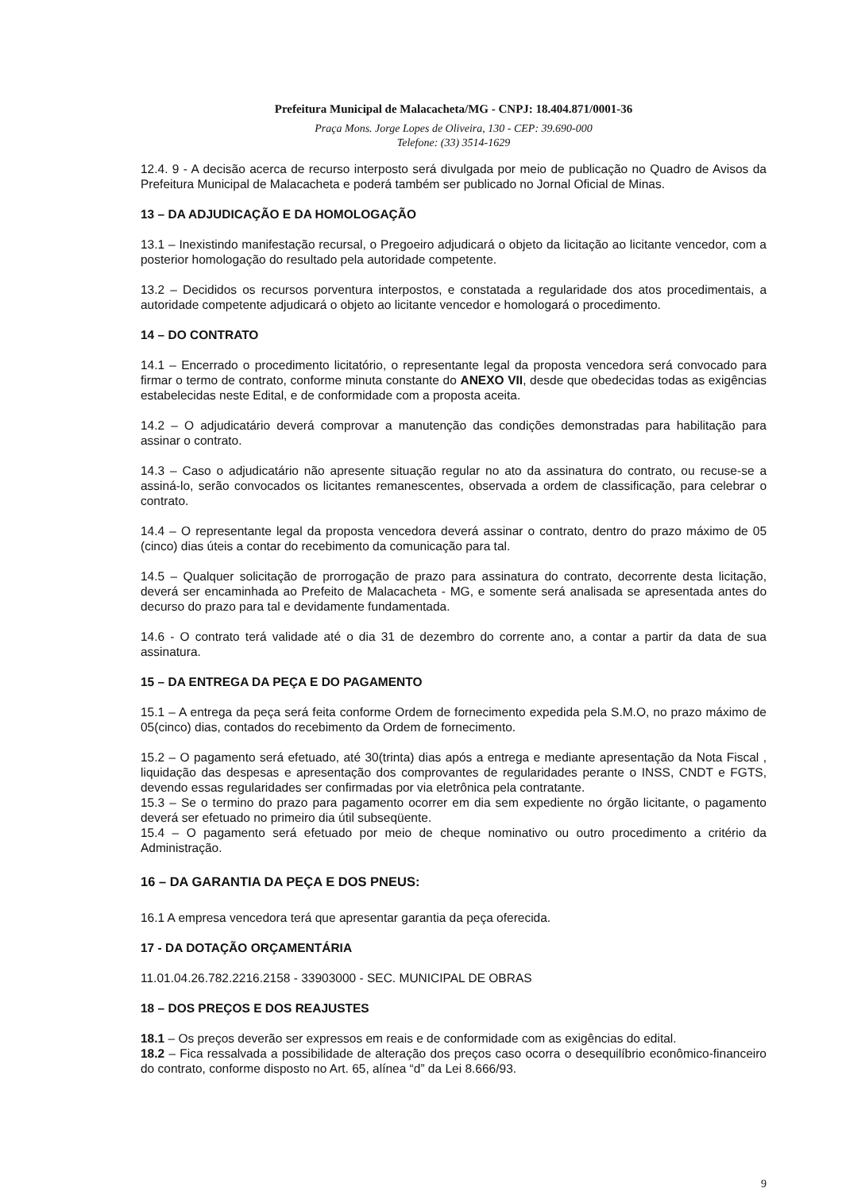Prefeitura Municipal de Malacacheta/MG - CNPJ: 18.404.871/0001-36
Praça Mons. Jorge Lopes de Oliveira, 130 - CEP: 39.690-000
Telefone: (33) 3514-1629
12.4. 9 - A decisão acerca de recurso interposto será divulgada por meio de publicação no Quadro de Avisos da Prefeitura Municipal de Malacacheta e poderá também ser publicado no Jornal Oficial de Minas.
13 – DA ADJUDICAÇÃO E DA HOMOLOGAÇÃO
13.1 – Inexistindo manifestação recursal, o Pregoeiro adjudicará o objeto da licitação ao licitante vencedor, com a posterior homologação do resultado pela autoridade competente.
13.2 – Decididos os recursos porventura interpostos, e constatada a regularidade dos atos procedimentais, a autoridade competente adjudicará o objeto ao licitante vencedor e homologará o procedimento.
14 – DO CONTRATO
14.1 – Encerrado o procedimento licitatório, o representante legal da proposta vencedora será convocado para firmar o termo de contrato, conforme minuta constante do ANEXO VII, desde que obedecidas todas as exigências estabelecidas neste Edital, e de conformidade com a proposta aceita.
14.2 – O adjudicatário deverá comprovar a manutenção das condições demonstradas para habilitação para assinar o contrato.
14.3 – Caso o adjudicatário não apresente situação regular no ato da assinatura do contrato, ou recuse-se a assiná-lo, serão convocados os licitantes remanescentes, observada a ordem de classificação, para celebrar o contrato.
14.4 – O representante legal da proposta vencedora deverá assinar o contrato, dentro do prazo máximo de 05 (cinco) dias úteis a contar do recebimento da comunicação para tal.
14.5 – Qualquer solicitação de prorrogação de prazo para assinatura do contrato, decorrente desta licitação, deverá ser encaminhada ao Prefeito de Malacacheta - MG, e somente será analisada se apresentada antes do decurso do prazo para tal e devidamente fundamentada.
14.6 - O contrato terá validade até o dia 31 de dezembro do corrente ano, a contar a partir da data de sua assinatura.
15 – DA ENTREGA DA PEÇA E DO PAGAMENTO
15.1 – A entrega da peça será feita conforme Ordem de fornecimento expedida pela S.M.O, no prazo máximo de 05(cinco) dias, contados do recebimento da Ordem de fornecimento.
15.2 – O pagamento será efetuado, até 30(trinta) dias após a entrega e mediante apresentação da Nota Fiscal , liquidação das despesas e apresentação dos comprovantes de regularidades perante o INSS, CNDT e FGTS, devendo essas regularidades ser confirmadas por via eletrônica pela contratante.
15.3 – Se o termino do prazo para pagamento ocorrer em dia sem expediente no órgão licitante, o pagamento deverá ser efetuado no primeiro dia útil subseqüente.
15.4 – O pagamento será efetuado por meio de cheque nominativo ou outro procedimento a critério da Administração.
16 – DA GARANTIA DA PEÇA E DOS PNEUS:
16.1 A empresa vencedora terá que apresentar garantia da peça oferecida.
17 - DA DOTAÇÃO ORÇAMENTÁRIA
11.01.04.26.782.2216.2158 - 33903000 - SEC. MUNICIPAL DE OBRAS
18 – DOS PREÇOS E DOS REAJUSTES
18.1 – Os preços deverão ser expressos em reais e de conformidade com as exigências do edital.
18.2 – Fica ressalvada a possibilidade de alteração dos preços caso ocorra o desequilíbrio econômico-financeiro do contrato, conforme disposto no Art. 65, alínea “d” da Lei 8.666/93.
9